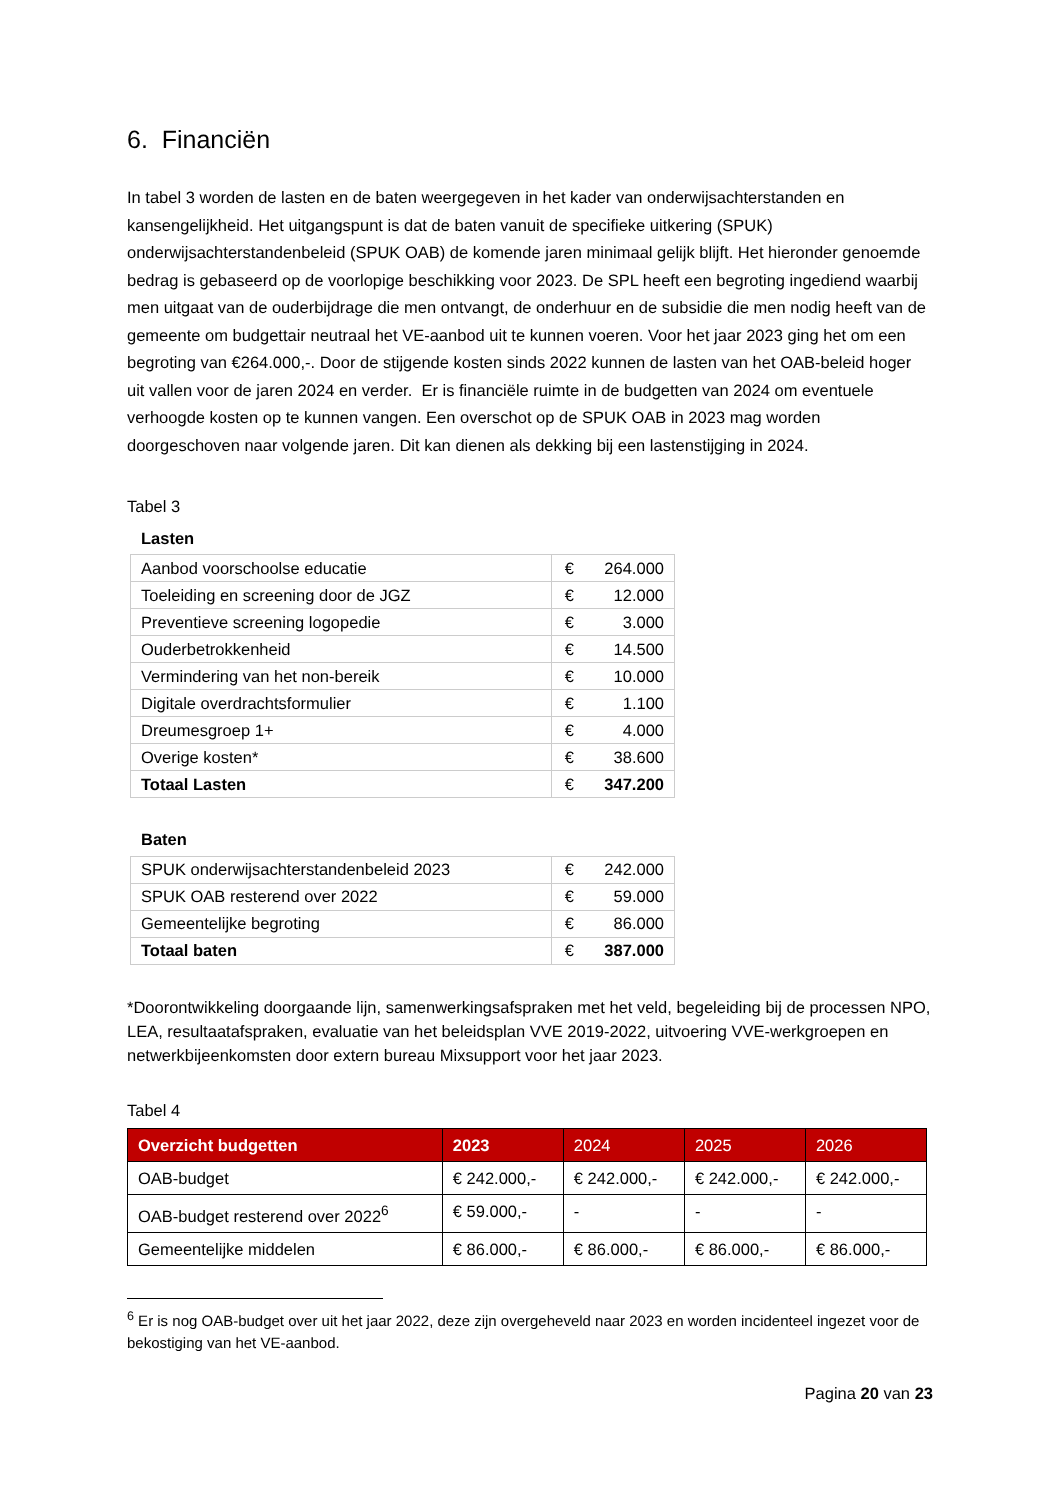6. Financiën
In tabel 3 worden de lasten en de baten weergegeven in het kader van onderwijsachterstanden en kansengelijkheid. Het uitgangspunt is dat de baten vanuit de specifieke uitkering (SPUK) onderwijsachterstandenbeleid (SPUK OAB) de komende jaren minimaal gelijk blijft. Het hieronder genoemde bedrag is gebaseerd op de voorlopige beschikking voor 2023. De SPL heeft een begroting ingediend waarbij men uitgaat van de ouderbijdrage die men ontvangt, de onderhuur en de subsidie die men nodig heeft van de gemeente om budgettair neutraal het VE-aanbod uit te kunnen voeren. Voor het jaar 2023 ging het om een begroting van €264.000,-. Door de stijgende kosten sinds 2022 kunnen de lasten van het OAB-beleid hoger uit vallen voor de jaren 2024 en verder. Er is financiële ruimte in de budgetten van 2024 om eventuele verhoogde kosten op te kunnen vangen. Een overschot op de SPUK OAB in 2023 mag worden doorgeschoven naar volgende jaren. Dit kan dienen als dekking bij een lastenstijging in 2024.
Tabel 3
Lasten
| Aanbod voorschoolse educatie | € | 264.000 |
| Toeleiding en screening door de JGZ | € | 12.000 |
| Preventieve screening logopedie | € | 3.000 |
| Ouderbetrokkenheid | € | 14.500 |
| Vermindering van het non-bereik | € | 10.000 |
| Digitale overdrachtsformulier | € | 1.100 |
| Dreumesgroep 1+ | € | 4.000 |
| Overige kosten* | € | 38.600 |
| Totaal Lasten | € | 347.200 |
Baten
| SPUK onderwijsachterstandenbeleid 2023 | € | 242.000 |
| SPUK OAB resterend over 2022 | € | 59.000 |
| Gemeentelijke begroting | € | 86.000 |
| Totaal baten | € | 387.000 |
*Doorontwikkeling doorgaande lijn, samenwerkingsafspraken met het veld, begeleiding bij de processen NPO, LEA, resultaatafspraken, evaluatie van het beleidsplan VVE 2019-2022, uitvoering VVE-werkgroepen en netwerkbijeenkomsten door extern bureau Mixsupport voor het jaar 2023.
Tabel 4
| Overzicht budgetten | 2023 | 2024 | 2025 | 2026 |
| --- | --- | --- | --- | --- |
| OAB-budget | € 242.000,- | € 242.000,- | € 242.000,- | € 242.000,- |
| OAB-budget resterend over 2022<sup>6</sup> | € 59.000,- | - | - | - |
| Gemeentelijke middelen | € 86.000,- | € 86.000,- | € 86.000,- | € 86.000,- |
<sup>6</sup> Er is nog OAB-budget over uit het jaar 2022, deze zijn overgeheveld naar 2023 en worden incidenteel ingezet voor de bekostiging van het VE-aanbod.
Pagina 20 van 23